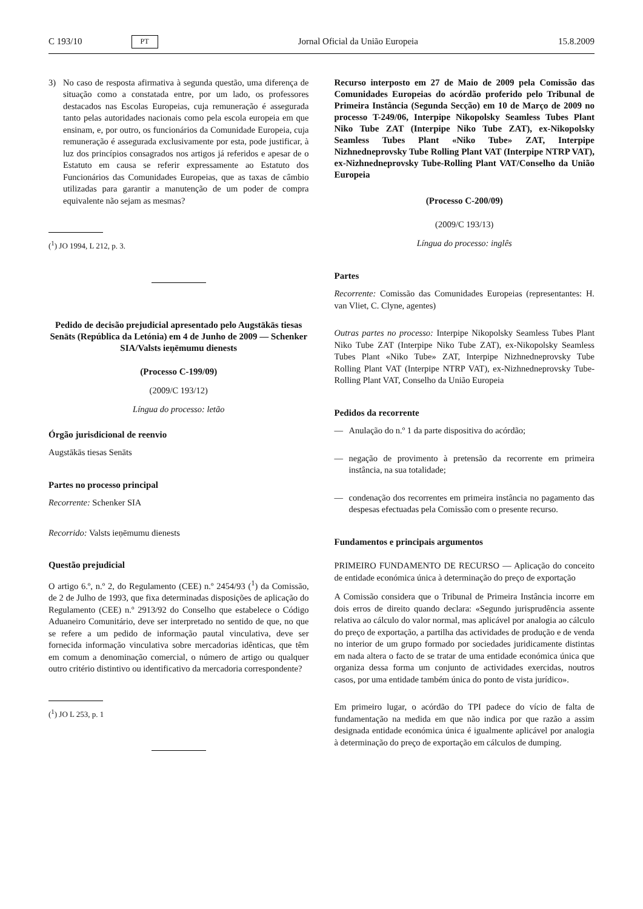C 193/10 PT Jornal Oficial da União Europeia 15.8.2009
3) No caso de resposta afirmativa à segunda questão, uma diferença de situação como a constatada entre, por um lado, os professores destacados nas Escolas Europeias, cuja remuneração é assegurada tanto pelas autoridades nacionais como pela escola europeia em que ensinam, e, por outro, os funcionários da Comunidade Europeia, cuja remuneração é assegurada exclusivamente por esta, pode justificar, à luz dos princípios consagrados nos artigos já referidos e apesar de o Estatuto em causa se referir expressamente ao Estatuto dos Funcionários das Comunidades Europeias, que as taxas de câmbio utilizadas para garantir a manutenção de um poder de compra equivalente não sejam as mesmas?
(<sup>1</sup>) JO 1994, L 212, p. 3.
Pedido de decisão prejudicial apresentado pelo Augstākās tiesas Senāts (República da Letónia) em 4 de Junho de 2009 — Schenker SIA/Valsts ieņēmumu dienests
(Processo C-199/09)
(2009/C 193/12)
Língua do processo: letão
Órgão jurisdicional de reenvio
Augstākās tiesas Senāts
Partes no processo principal
Recorrente: Schenker SIA
Recorrido: Valsts ieņēmumu dienests
Questão prejudicial
O artigo 6.º, n.º 2, do Regulamento (CEE) n.º 2454/93 (<sup>1</sup>) da Comissão, de 2 de Julho de 1993, que fixa determinadas disposições de aplicação do Regulamento (CEE) n.º 2913/92 do Conselho que estabelece o Código Aduaneiro Comunitário, deve ser interpretado no sentido de que, no que se refere a um pedido de informação pautal vinculativa, deve ser fornecida informação vinculativa sobre mercadorias idênticas, que têm em comum a denominação comercial, o número de artigo ou qualquer outro critério distintivo ou identificativo da mercadoria correspondente?
(<sup>1</sup>) JO L 253, p. 1
Recurso interposto em 27 de Maio de 2009 pela Comissão das Comunidades Europeias do acórdão proferido pelo Tribunal de Primeira Instância (Segunda Secção) em 10 de Março de 2009 no processo T-249/06, Interpipe Nikopolsky Seamless Tubes Plant Niko Tube ZAT (Interpipe Niko Tube ZAT), ex-Nikopolsky Seamless Tubes Plant «Niko Tube» ZAT, Interpipe Nizhnedneprovsky Tube Rolling Plant VAT (Interpipe NTRP VAT), ex-Nizhnedneprovsky Tube-Rolling Plant VAT/Conselho da União Europeia
(Processo C-200/09)
(2009/C 193/13)
Língua do processo: inglês
Partes
Recorrente: Comissão das Comunidades Europeias (representantes: H. van Vliet, C. Clyne, agentes)
Outras partes no processo: Interpipe Nikopolsky Seamless Tubes Plant Niko Tube ZAT (Interpipe Niko Tube ZAT), ex-Nikopolsky Seamless Tubes Plant «Niko Tube» ZAT, Interpipe Nizhnedneprovsky Tube Rolling Plant VAT (Interpipe NTRP VAT), ex-Nizhnedneprovsky Tube-Rolling Plant VAT, Conselho da União Europeia
Pedidos da recorrente
— Anulação do n.º 1 da parte dispositiva do acórdão;
— negação de provimento à pretensão da recorrente em primeira instância, na sua totalidade;
— condenação dos recorrentes em primeira instância no pagamento das despesas efectuadas pela Comissão com o presente recurso.
Fundamentos e principais argumentos
PRIMEIRO FUNDAMENTO DE RECURSO — Aplicação do conceito de entidade económica única à determinação do preço de exportação
A Comissão considera que o Tribunal de Primeira Instância incorre em dois erros de direito quando declara: «Segundo jurisprudência assente relativa ao cálculo do valor normal, mas aplicável por analogia ao cálculo do preço de exportação, a partilha das actividades de produção e de venda no interior de um grupo formado por sociedades juridicamente distintas em nada altera o facto de se tratar de uma entidade económica única que organiza dessa forma um conjunto de actividades exercidas, noutros casos, por uma entidade também única do ponto de vista jurídico».
Em primeiro lugar, o acórdão do TPI padece do vício de falta de fundamentação na medida em que não indica por que razão a assim designada entidade económica única é igualmente aplicável por analogia à determinação do preço de exportação em cálculos de dumping.